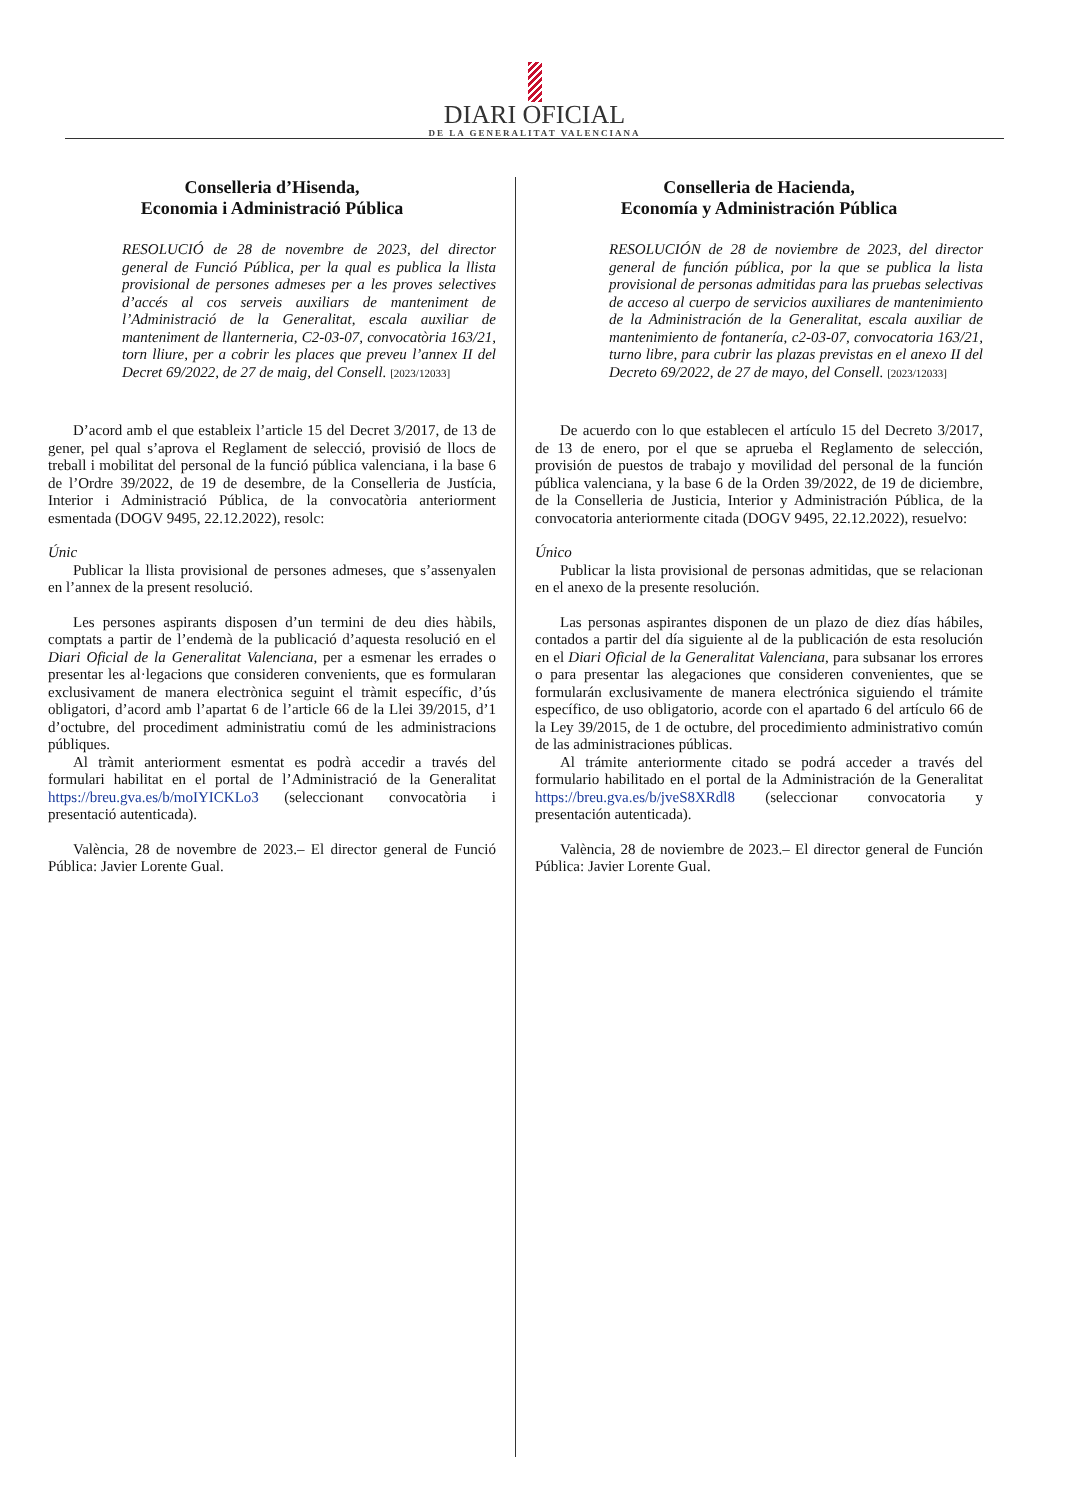DIARI OFICIAL
DE LA GENERALITAT VALENCIANA
Conselleria d’Hisenda,
Economia i Administració Pública
RESOLUCIÓ de 28 de novembre de 2023, del director general de Funció Pública, per la qual es publica la llista provisional de persones admeses per a les proves selectives d’accés al cos serveis auxiliars de manteniment de l’Administració de la Generalitat, escala auxiliar de manteniment de llanterneria, C2-03-07, convocatòria 163/21, torn lliure, per a cobrir les places que preveu l’annex II del Decret 69/2022, de 27 de maig, del Consell. [2023/12033]
D’acord amb el que estableix l’article 15 del Decret 3/2017, de 13 de gener, pel qual s’aprova el Reglament de selecció, provisió de llocs de treball i mobilitat del personal de la funció pública valenciana, i la base 6 de l’Ordre 39/2022, de 19 de desembre, de la Conselleria de Justícia, Interior i Administració Pública, de la convocatòria anteriorment esmentada (DOGV 9495, 22.12.2022), resolc:
Únic
Publicar la llista provisional de persones admeses, que s’assenyalen en l’annex de la present resolució.
Les persones aspirants disposen d’un termini de deu dies hàbils, comptats a partir de l’endemà de la publicació d’aquesta resolució en el Diari Oficial de la Generalitat Valenciana, per a esmenar les errades o presentar les al·legacions que consideren convenients, que es formularan exclusivament de manera electrònica seguint el tràmit específic, d’ús obligatori, d’acord amb l’apartat 6 de l’article 66 de la Llei 39/2015, d’1 d’octubre, del procediment administratiu comú de les administracions públiques.
Al tràmit anteriorment esmentat es podrà accedir a través del formulari habilitat en el portal de l’Administració de la Generalitat https://breu.gva.es/b/moIYICKLo3 (seleccionant convocatòria i presentació autenticada).
València, 28 de novembre de 2023.– El director general de Funció Pública: Javier Lorente Gual.
Conselleria de Hacienda,
Economía y Administración Pública
RESOLUCIÓN de 28 de noviembre de 2023, del director general de función pública, por la que se publica la lista provisional de personas admitidas para las pruebas selectivas de acceso al cuerpo de servicios auxiliares de mantenimiento de la Administración de la Generalitat, escala auxiliar de mantenimiento de fontanería, c2-03-07, convocatoria 163/21, turno libre, para cubrir las plazas previstas en el anexo II del Decreto 69/2022, de 27 de mayo, del Consell. [2023/12033]
De acuerdo con lo que establecen el artículo 15 del Decreto 3/2017, de 13 de enero, por el que se aprueba el Reglamento de selección, provisión de puestos de trabajo y movilidad del personal de la función pública valenciana, y la base 6 de la Orden 39/2022, de 19 de diciembre, de la Conselleria de Justicia, Interior y Administración Pública, de la convocatoria anteriormente citada (DOGV 9495, 22.12.2022), resuelvo:
Único
Publicar la lista provisional de personas admitidas, que se relacionan en el anexo de la presente resolución.
Las personas aspirantes disponen de un plazo de diez días hábiles, contados a partir del día siguiente al de la publicación de esta resolución en el Diari Oficial de la Generalitat Valenciana, para subsanar los errores o para presentar las alegaciones que consideren convenientes, que se formularán exclusivamente de manera electrónica siguiendo el trámite específico, de uso obligatorio, acorde con el apartado 6 del artículo 66 de la Ley 39/2015, de 1 de octubre, del procedimiento administrativo común de las administraciones públicas.
Al trámite anteriormente citado se podrá acceder a través del formulario habilitado en el portal de la Administración de la Generalitat https://breu.gva.es/b/jveS8XRdl8 (seleccionar convocatoria y presentación autenticada).
València, 28 de noviembre de 2023.– El director general de Función Pública: Javier Lorente Gual.